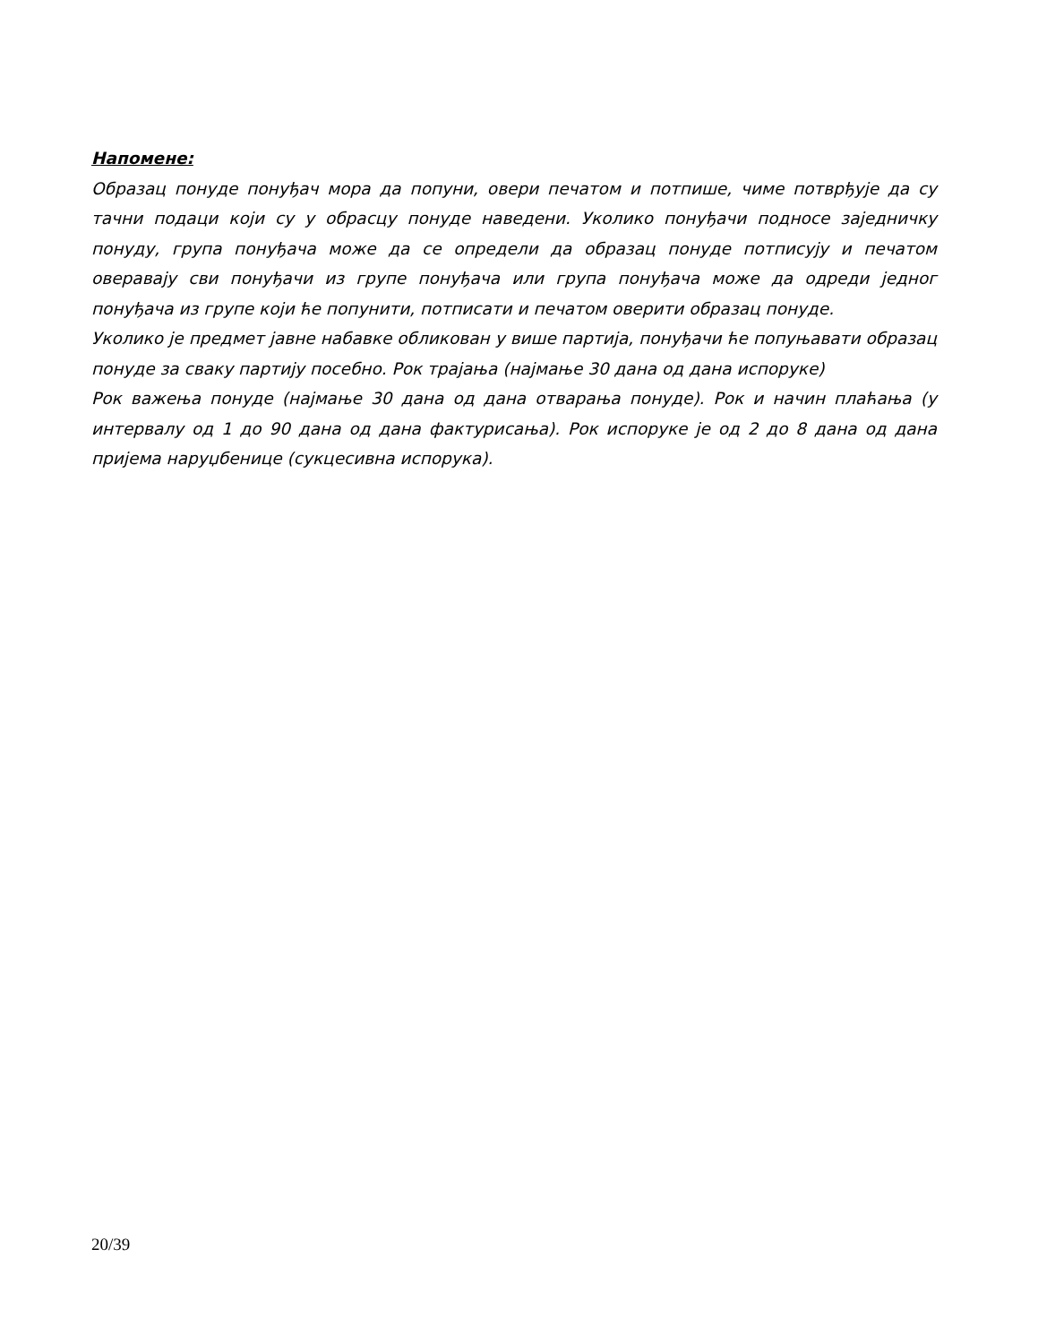Напомене:
Образац понуде понуђач мора да попуни, овери печатом и потпише, чиме потврђује да су тачни подаци који су у обрасцу понуде наведени. Уколико понуђачи подносе заједничку понуду, група понуђача може да се определи да образац понуде потписују и печатом оверавају сви понуђачи из групе понуђача или група понуђача може да одреди једног понуђача из групе који ће попунити, потписати и печатом оверити образац понуде.
Уколико је предмет јавне набавке обликован у више партија, понуђачи ће попуњавати образац понуде за сваку партију посебно. Рок трајања (најмање 30 дана од дана испоруке)
Рок важења понуде (најмање 30 дана од дана отварања понуде). Рок и начин плаћања (у интервалу од 1 до 90 дана од дана фактурисања). Рок испоруке је од 2 до 8 дана од дана пријема наруџбенице (сукцесивна испорука).
20/39